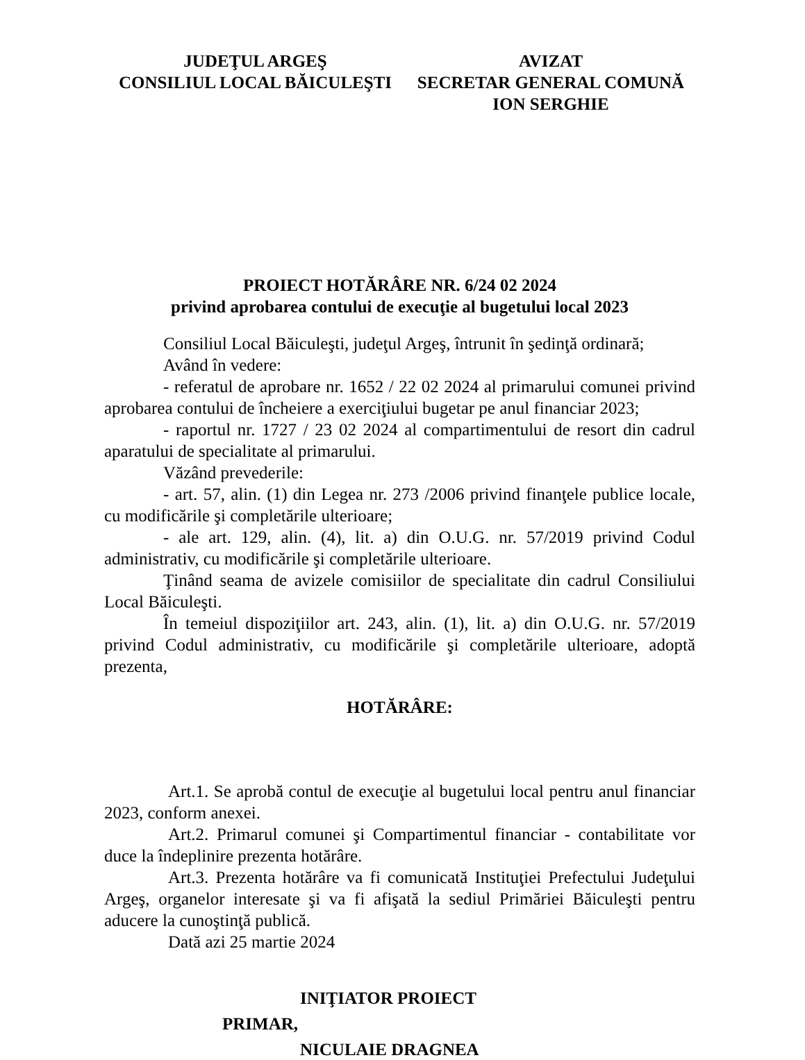JUDEŢUL ARGEŞ
CONSILIUL LOCAL BĂICULEŞTI
AVIZAT
SECRETAR GENERAL COMUNĂ
ION SERGHIE
PROIECT HOTĂRÂRE NR. 6/24 02 2024
privind aprobarea contului de execuţie al bugetului local 2023
Consiliul Local Băiculeşti, judeţul Argeş, întrunit în şedinţă ordinară;
Având în vedere:
- referatul de aprobare nr. 1652 / 22 02 2024 al primarului comunei privind aprobarea contului de încheiere a exerciţiului bugetar pe anul financiar 2023;
- raportul nr. 1727 / 23 02 2024 al compartimentului de resort din cadrul aparatului de specialitate al primarului.
Văzând prevederile:
- art. 57, alin. (1) din Legea nr. 273 /2006 privind finanţele publice locale, cu modificările şi completările ulterioare;
- ale art. 129, alin. (4), lit. a) din O.U.G. nr. 57/2019 privind Codul administrativ, cu modificările şi completările ulterioare.
Ţinând seama de avizele comisiilor de specialitate din cadrul Consiliului Local Băiculeşti.
În temeiul dispoziţiilor art. 243, alin. (1), lit. a) din O.U.G. nr. 57/2019 privind Codul administrativ, cu modificările şi completările ulterioare, adoptă prezenta,
HOTĂRÂRE:
Art.1. Se aprobă contul de execuţie al bugetului local pentru anul financiar 2023, conform anexei.
Art.2. Primarul comunei şi Compartimentul financiar - contabilitate vor duce la îndeplinire prezenta hotărâre.
Art.3. Prezenta hotărâre va fi comunicată Instituţiei Prefectului Judeţului Argeş, organelor interesate şi va fi afişată la sediul Primăriei Băiculeşti pentru aducere la cunoştinţă publică.
Dată azi 25 martie 2024
INIŢIATOR PROIECT
PRIMAR,
NICULAIE DRAGNEA